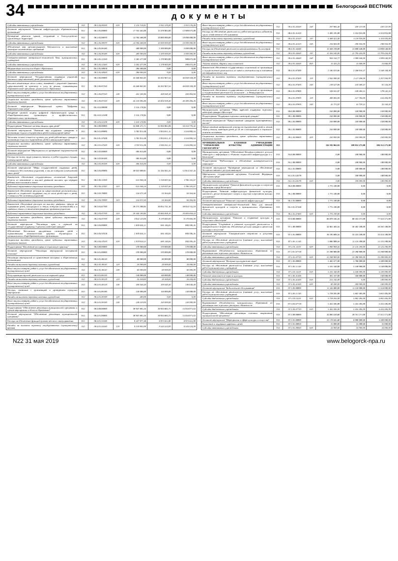34
Белогорский ВЕСТНИК
документы
| Субсидии автономным учреждениям | 012 | 08.1.04.08200 | 620 | 2 125 718,81 | 2 031 576,00 | 2 031 576,00 |
| Основное мероприятие "Развитие инфраструктуры образовательных организаций" | 012 | 08.1.05.00000 | | 17 763 465,00 | 13 479 902,00 | 12 909 872,00 |
| Проведение ремонтов зданий, сооружений и благоустройство прилегающих территорий | 012 | 08.1.05.08070 | | 14 784 388,00 | 10 000 000,00 | 10 000 000,00 |
| Субсидии автономным учреждениям | 012 | 08.1.05.08070 | 620 | 14 784 388,00 | 10 000 000,00 | 10 000 000,00 |
| Обеспечение мер противопожарной безопасности и выполнение санитарно-гигиенических требований | 012 | 08.1.05.08180 | | 400 000,00 | 2 200 000,00 | 2 000 000,00 |
| Субсидии автономным учреждениям | 012 | 08.1.05.08180 | 620 | 400 000,00 | 2 200 000,00 | 2 000 000,00 |
| Совершенствование материально-технической базы муниципальных учреждений | 012 | 08.1.05.12350 | | 2 282 477,00 | 1 279 902,00 | 909 872,00 |
| Субсидии автономным учреждениям | 012 | 08.1.05.12350 | 620 | 2 282 477,00 | 1 279 902,00 | 909 872,00 |
| Модернизация институтов общего образования | 012 | 08.1.05.S0920 | | 296 600,00 | 0,00 | 0,00 |
| Субсидии автономным учреждениям | 012 | 08.1.05.S0920 | 620 | 296 600,00 | 0,00 | 0,00 |
| Основное мероприятие "Государственная поддержка родителей (законных представителей) детей дошкольного возраста" | 012 | 08.1.06.00000 | | 45 668 862,82 | 46 262 967,54 | 46 850 359,20 |
| Выплата компенсации части платы, взимаемой с родителей (законных представителей) за присмотр и уход за детьми, осваивающими образовательные программы дошкольного образования | 012 | 08.1.06.87250 | | 45 668 862,82 | 46 262 967,54 | 46 850 359,20 |
| Иные закупки товаров, работ и услуг для обеспечения государственных (муниципальных) нужд | 012 | 08.1.06.87250 | 240 | 452 166,96 | 458 048,18 | 463 864,94 |
| Социальные выплаты гражданам, кроме публичных нормативных социальных выплат | 012 | 08.1.06.87250 | 320 | 45 216 695,86 | 45 804 919,36 | 46 386 494,26 |
| Основное мероприятие "Федеральный проект "Цифровая образовательная среда" | 012 | 08.1.E4.00000 | | 2 316 178,95 | 0,00 | 0,00 |
| Внедрение целевой модели цифровой образовательной среды в общеобразовательных организациях и профессиональных образовательных организациях | 012 | 08.1.E4.52100 | | 2 316 178,95 | 0,00 | 0,00 |
| Субсидии автономным учреждениям | 012 | 08.1.E4.52100 | 620 | 2 316 178,95 | 0,00 | 0,00 |
| Подпрограмма "Развитие системы защиты прав детей" | 012 | 08.2.00.00000 | | 35 930 471,71 | 35 936 981,09 | 34 253 776,42 |
| Основное мероприятие "Оказание мер поддержки гражданам и организация отдыха и оздоровления детей в каникулярное время" | 012 | 08.2.01.00000 | | 3 782 011,69 | 3 933 811,12 | 1 534 893,54 |
| Частичная оплата стоимости путевок для детей работающих граждан в организации отдыха и оздоровления детей в каникулярное время | 012 | 08.2.01.S7500 | | 3 782 011,69 | 3 933 811,12 | 1 534 893,54 |
| Социальные выплаты гражданам, кроме публичных нормативных социальных выплат | 012 | 08.2.01.S7500 | 320 | 3 782 011,69 | 3 933 811,12 | 1 534 893,54 |
| Основное мероприятие "Мероприятия по проведению оздоровительной кампании детей" | 012 | 08.2.02.00000 | | 306 816,00 | 0,00 | 0,00 |
| Расходы на оплату труда учащихся, занятых в учебно-трудовых отрядах в каникулярное время | 012 | 08.2.02.08100 | | 306 816,00 | 0,00 | 0,00 |
| Субсидии автономным учреждениям | 012 | 08.2.02.08100 | 620 | 306 816,00 | 0,00 | 0,00 |
| Основное мероприятие "Меры государственной поддержки детей, оставшихся без попечения родителей, а так же опекунов (попечителей) таких детей" | 012 | 08.2.03.00000 | | 30 022 009,91 | 31 336 941,32 | 31 914 267,43 |
| Финансовое обеспечение государственных полномочий Амурской области по назначению и выплате денежной выплаты при передаче ребенка на воспитание в семью | 012 | 08.2.03.11020 | | 615 046,18 | 1 218 837,56 | 1 796 181,67 |
| Публичные нормативные социальные выплаты гражданам | 012 | 08.2.03.11020 | 310 | 615 046,18 | 1 218 837,56 | 1 796 181,67 |
| Финансовое обеспечение расходов на предоставление дополнительных гарантий по социальной поддержке лиц из числа детей-сирот и детей, оставшихся без попечения родителей | 012 | 08.2.03.70000 | | 134 672,50 | 63 364,66 | 63 364,66 |
| Публичные нормативные социальные выплаты гражданам | 012 | 08.2.03.70000 | 310 | 134 672,50 | 63 364,66 | 63 364,66 |
| Финансовое обеспечение расходов на выплату денежных средств на содержание детей, находящихся в семьях опекунов (попечителей) и в приемных семьях, а также вознаграждения приемным родителям | 012 | 08.2.03.87700 | | 29 272 290,95 | 30 054 741,10 | 30 054 741,10 |
| Публичные нормативные социальные выплаты гражданам | 012 | 08.2.03.87700 | 310 | 20 340 180,95 | 20 883 859,10 | 20 883 859,10 |
| Социальные выплаты гражданам, кроме публичных нормативных социальных выплат | 012 | 08.2.03.87700 | 320 | 8 932 110,00 | 9 170 882,00 | 9 170 882,00 |
| Основное мероприятие "Реализация прав и гарантий на государственную поддержку отдельных категорий граждан" | 012 | 08.2.04.00000 | | 1 819 634,11 | 666 146,65 | 804 595,45 |
| Обеспечение бесплатным двухразовым питанием детей с ограниченными возможностями здоровья обучающихся в муниципальных общеобразовательных организациях | 012 | 08.2.04.S7620 | | 1 819 634,11 | 666 146,65 | 804 595,45 |
| Социальные выплаты гражданам, кроме публичных нормативных социальных выплат | 012 | 08.2.04.S7620 | 320 | 1 819 634,11 | 666 146,65 | 804 595,45 |
| Подпрограмма "Вовлечение молодежи в социальную практику" | 012 | 08.3.00.00000 | | 370 000,00 | 370 000,00 | 370 000,00 |
| Основное мероприятие "Реализация мероприятий молодежной политики" | 012 | 08.3.01.00000 | | 370 000,00 | 370 000,00 | 370 000,00 |
| Реализация мероприятий по привлечению молодежи к общественным организациям | 012 | 08.3.01.08110 | | 80 000,00 | 80 000,00 | 80 000,00 |
| Расходы на выплаты персоналу казенных учреждений | 012 | 08.3.01.08110 | 110 | 20 000,00 | 20 000,00 | 20 000,00 |
| Иные закупки товаров, работ и услуг для обеспечения государственных (муниципальных) нужд | 012 | 08.3.01.08110 | 240 | 60 000,00 | 60 000,00 | 60 000,00 |
| Популяризация научной деятельности в молодежной среде | 012 | 08.3.01.08120 | | 140 000,00 | 140 000,00 | 140 000,00 |
| Расходы на выплаты персоналу казенных учреждений | 012 | 08.3.01.08120 | 110 | 33 359,60 | 33 359,60 | 33 359,60 |
| Иные закупки товаров, работ и услуг для обеспечения государственных (муниципальных) нужд | 012 | 08.3.01.08120 | 240 | 106 640,40 | 106 640,40 | 106 640,40 |
| Расходы, связанные с организацией и проведением городских мероприятий | 012 | 08.3.01.08190 | | 150 000,00 | 150 000,00 | 150 000,00 |
| Расходы на выплаты персоналу казенных учреждений | 012 | 08.3.01.08190 | 110 | 480,00 | 0,00 | 0,00 |
| Иные закупки товаров, работ и услуг для обеспечения государственных (муниципальных) нужд | 012 | 08.3.01.08190 | 240 | 149 520,00 | 150 000,00 | 150 000,00 |
| Подпрограмма "Обеспечение реализации муниципальной программы и прочие мероприятия в области образования" | 012 | 08.4.00.00000 | | 30 947 801,26 | 30 933 882,72 | 31 034 071,63 |
| Основное мероприятие "Обеспечение реализации муниципальной программы" | 012 | 08.4.01.00000 | | 30 947 801,26 | 30 933 882,72 | 31 034 071,63 |
| Расходы на обеспечение функций органов местного самоуправления | 012 | 08.4.01.33330 | | 9 427 977,40 | 8 973 661,00 | 8 973 661,00 |
| Расходы на выплаты персоналу государственных (муниципальных) органов | 012 | 08.4.01.33330 | 120 | 9 219 902,00 | 8 543 524,00 | 8 543 524,00 |
| Иные закупки товаров, работ и услуг для обеспечения государственных (муниципальных) нужд | 012 | 08.4.01.33330 | 240 | 207 985,40 | 430 137,00 | 430 137,00 |
| Расходы на обеспечение деятельности учебно-методических кабинетов, групп хозяйственного обслуживания | 012 | 08.4.01.41410 | | 5 493 105,00 | 5 324 053,00 | 5 324 053,00 |
| Расходы на выплаты персоналу казенных учреждений | 012 | 08.4.01.41410 | 110 | 5 388 421,00 | 5 116 020,00 | 5 116 020,00 |
| Иные закупки товаров, работ и услуг для обеспечения государственных (муниципальных) нужд | 012 | 08.4.01.41410 | 240 | 104 684,00 | 208 033,00 | 208 033,00 |
| Расходы на обеспечение деятельности централизованных бухгалтерий | 012 | 08.4.01.44440 | | 13 368 239,00 | 13 808 648,00 | 13 808 648,00 |
| Расходы на выплаты персоналу казенных учреждений | 012 | 08.4.01.44440 | 110 | 12 434 540,00 | 12 703 434,00 | 12 703 434,00 |
| Иные закупки товаров, работ и услуг для обеспечения государственных (муниципальных) нужд | 012 | 08.4.01.44440 | 240 | 933 244,77 | 1 089 546,00 | 1 089 546,00 |
| Уплата налогов, сборов и иных платежей | 012 | 08.4.01.44440 | 850 | 15 425,23 | 15 668,00 | 15 668,00 |
| Финансовое обеспечение государственных полномочий по организации и осуществлению деятельности по опеке и попечительству в отношении несовершеннолетних лиц | 012 | 08.4.01.87300 | | 2 186 623,86 | 2 268 016,57 | 2 348 169,30 |
| Расходы на выплаты персоналу государственных (муниципальных) органов | 012 | 08.4.01.87300 | 120 | 2 045 096,00 | 2 117 438,00 | 2 267 036,00 |
| Иные закупки товаров, работ и услуг для обеспечения государственных (муниципальных) нужд | 012 | 08.4.01.87300 | 240 | 139 527,86 | 150 580,57 | 81 133,30 |
| Финансовое обеспечение государственных полномочий по организации и осуществлению деятельности по выплате ... и безнадзорности | 012 | 08.4.01.87800 | | 538 655,97 | 559 504,15 | 579 542,33 |
| Расходы на выплаты персоналу государственных (муниципальных) органов | 012 | 08.4.01.87800 | 120 | 496 884,00 | 517 784,00 | 554 384,00 |
| Иные закупки товаров, работ и услуг для обеспечения государственных (муниципальных) нужд | 012 | 08.4.01.87800 | 240 | 41 771,97 | 41 720,15 | 25 158,33 |
| Муниципальная программа "Меры адресной поддержки отдельных категорий граждан г.Белогорск" | 012 | 09.0.00.00000 | | 250 000,00 | 250 000,00 | 250 000,00 |
| Подпрограмма "Поддержка отдельных категорий граждан" | 012 | 09.1.00.00000 | | 250 000,00 | 250 000,00 | 250 000,00 |
| Основное мероприятие "Предоставление гражданам единовременных выплат" | 012 | 09.1.03.00000 | | 250 000,00 | 250 000,00 | 250 000,00 |
| Предоставление материальной помощи на оздоровление детей и летний период семьям, имеющим детей до 18 лет и находящимся в социально-опасном положении | 012 | 09.1.03.90800 | | 250 000,00 | 250 000,00 | 250 000,00 |
| Социальные выплаты гражданам, кроме публичных нормативных социальных выплат | 012 | 09.1.03.90800 | 320 | 250 000,00 | 250 000,00 | 250 000,00 |
| МУНИЦИПАЛЬНОЕ КАЗЕННОЕ УЧРЕЖДЕНИЕ "УПРАВЛЕНИЕ КУЛЬТУРЫ АДМИНИСТРАЦИИ Г.БЕЛОГОРСК" | 013 | | | 116 192 062,81 | 109 012 271,00 | 106 312 271,00 |
| Муниципальная программа "Обеспечение беспрепятственного доступа инвалидов к информации и объектам социальной инфраструктуры в г. Белогорске" | 013 | 04.0.00.00000 | | 0,00 | 100 000,00 | 100 000,00 |
| Подпрограмма "Реабилитация и обеспечение жизнедеятельности инвалидов" | 013 | 04.1.00.00000 | | 0,00 | 100 000,00 | 100 000,00 |
| Основное мероприятие "Проведение мероприятий по обеспечению беспрепятственного доступа инвалидов" | 013 | 04.1.01.00000 | | 0,00 | 100 000,00 | 100 000,00 |
| Мероприятия государственной программы Российской Федерации "Доступная среда" | 013 | 04.1.01.L0270 | | 0,00 | 100 000,00 | 100 000,00 |
| Субсидии автономным учреждениям | 013 | 04.1.01.L0270 | 620 | 0,00 | 100 000,00 | 100 000,00 |
| Муниципальная программа "Развитие физической культуры и спорта на территории города Белогорск" | 013 | 06.0.00.00000 | | 1 775 100,00 | 0,00 | 0,00 |
| Подпрограмма "Развитие инфраструктуры физической культуры, массового, детско-юношеского спорта и подготка спортсменов высших достижений" | 013 | 06.1.00.00000 | | 1 775 100,00 | 0,00 | 0,00 |
| Основное мероприятие "Развитие спортивной инфраструктуры" | 013 | 06.1.01.00000 | | 1 775 100,00 | 0,00 | 0,00 |
| Совершенствование материально-технической базы для занятий физической культурой и спортом в муниципальных образованиях области | 013 | 06.1.01.S7460 | | 1 775 100,00 | 0,00 | 0,00 |
| Субсидии автономным учреждениям | 013 | 06.1.01.S7460 | 620 | 1 775 100,00 | 0,00 | 0,00 |
| Муниципальная программа "Развитие и сохранение культуры и искусства в г.Белогорске" | 013 | 07.0.00.00000 | | 88 870 106,36 | 80 263 371,00 | 77 563 371,00 |
| Подпрограмма "Сохранение и развитие культурной деятельности и самодеятельного творчества, обеспечение доступа граждан к ценностям культуры и искусства" | 013 | 07.1.00.00000 | | 44 965 483,56 | 50 482 100,00 | 50 282 100,00 |
| Основное мероприятие "Самодеятельное творчество и досуговая деятельность" | 013 | 07.1.01.00000 | | 28 195 808,56 | 33 424 100,00 | 33 424 100,00 |
| Расходы на обеспечение деятельности (оказание услуг, выполнение работ) муниципальных учреждений | 013 | 07.1.01.11110 | | 5 896 908,56 | 11 125 200,00 | 11 125 200,00 |
| Субсидии автономным учреждениям | 013 | 07.1.01.11110 | 620 | 5 896 908,56 | 11 125 200,00 | 11 125 200,00 |
| Выравнивание обеспеченности муниципальных образований по реализации ими отдельных расходных обязательств | 013 | 07.1.01.S7710 | | 22 298 900,00 | 22 298 900,00 | 22 298 900,00 |
| Субсидии автономным учреждениям | 013 | 07.1.01.S7710 | 620 | 22 298 900,00 | 22 298 900,00 | 22 298 900,00 |
| Основное мероприятие "Историко-культурное наследие" | 013 | 07.1.02.00000 | | 5 482 677,00 | 5 700 000,00 | 5 500 000,00 |
| Расходы на обеспечение деятельности (оказание услуг, выполнение работ) муниципальных учреждений | 013 | 07.1.02.11110 | | 5 181 340,00 | 5 240 000,00 | 5 240 000,00 |
| Субсидии бюджетным учреждениям | 013 | 07.1.02.11110 | 610 | 5 181 340,00 | 5 240 000,00 | 5 240 000,00 |
| Развитие памятников истории и культуры | 013 | 07.1.02.41430 | | 301 337,00 | 260 000,00 | 260 000,00 |
| Субсидии бюджетным учреждениям | 013 | 07.1.02.41430 | 610 | 221 245,00 | 0,00 | 100 000,00 |
| Субсидии автономным учреждениям | 013 | 07.1.02.41430 | 620 | 80 280,00 | 260 000,00 | 160 000,00 |
| Основное мероприятие "Библиотечное обслуживание" | 013 | 07.1.03.00000 | | 11 184 800,00 | 11 318 000,00 | 11 318 000,00 |
| Расходы на обеспечение деятельности (оказание услуг, выполнение работ) муниципальных учреждений | 013 | 07.1.03.11110 | | 5 729 205,00 | 5 862 405,00 | 5 862 405,00 |
| Субсидии бюджетным учреждениям | 013 | 07.1.03.11110 | 610 | 5 729 205,00 | 5 862 405,00 | 5 862 405,00 |
| Выравнивание обеспеченности муниципальных образований по реализации ими отдельных расходных обязательств | 013 | 07.1.03.S7710 | | 5 455 595,00 | 5 455 595,00 | 5 455 595,00 |
| Субсидии бюджетным учреждениям | 013 | 07.1.03.S7710 | 610 | 5 455 595,00 | 5 455 595,00 | 5 455 595,00 |
| Подпрограмма "Обеспечение реализации основных направлений муниципальной программы" | 013 | 07.2.00.00000 | | 44 006 620,80 | 29 761 271,00 | 27 261 271,00 |
| Основное мероприятие "Мероприятия в сфере культуры и искусства" | 013 | 07.2.01.00000 | | 22 178 845,80 | 8 000 000,00 | 5 500 000,00 |
| Выявление и поддержка одаренных детей | 013 | 07.2.01.00050 | | 25 000,00 | 25 000,00 | 25 000,00 |
| Субсидии автономным учреждениям | 013 | 07.2.01.00050 | 620 | 25 000,00 | 25 000,00 | 25 000,00 |
N22 31 мая 2019 www.belogorck-npa.ru